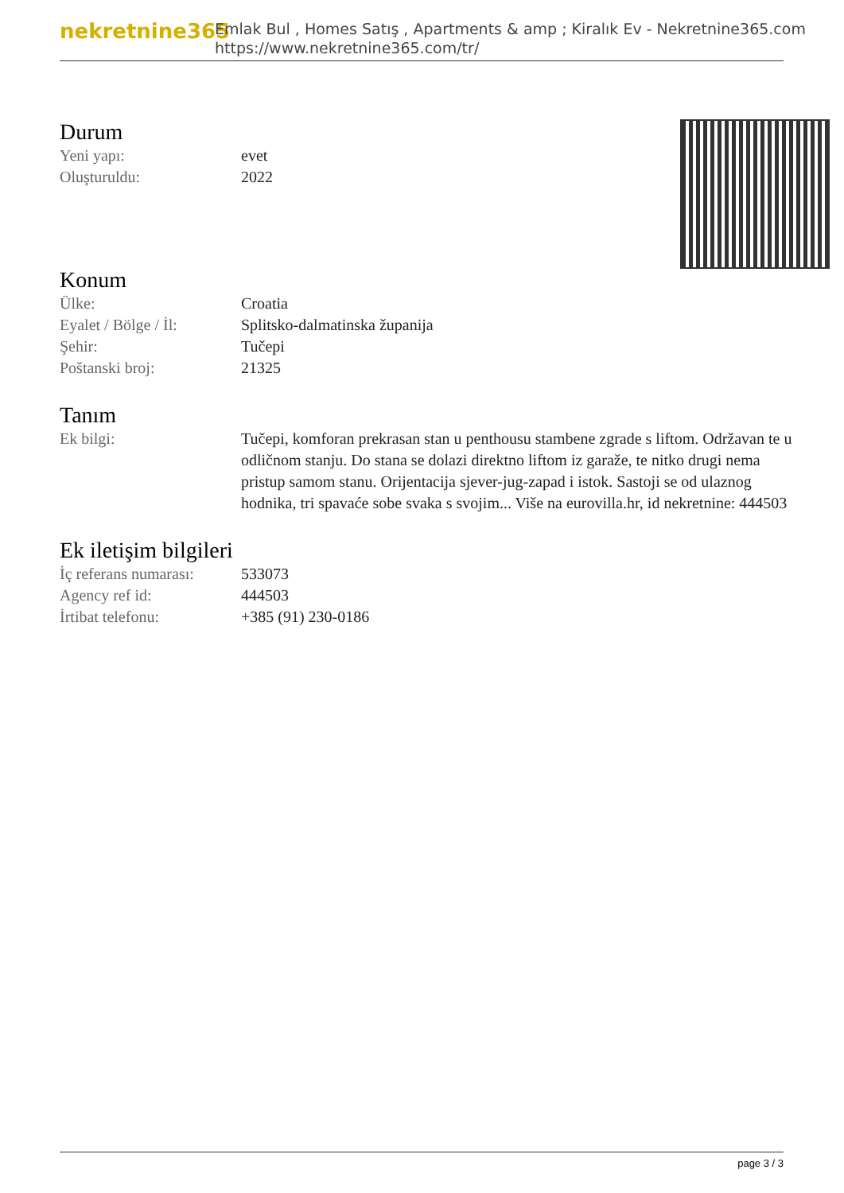nekretnine365
Emlak Bul , Homes Satış , Apartments & amp ; Kiralık Ev - Nekretnine365.com
https://www.nekretnine365.com/tr/
Durum
| Yeni yapı: | evet |
| Oluşturuldu: | 2022 |
Konum
| Ülke: | Croatia |
| Eyalet / Bölge / İl: | Splitsko-dalmatinska županija |
| Şehir: | Tučepi |
| Poštanski broj: | 21325 |
Tanım
| Ek bilgi: | Tučepi, komforan prekrasan stan u penthousu stambene zgrade s liftom. Održavan te u odličnom stanju. Do stana se dolazi direktno liftom iz garaže, te nitko drugi nema pristup samom stanu. Orijentacija sjever-jug-zapad i istok. Sastoji se od ulaznog hodnika, tri spavaće sobe svaka s svojim... Više na eurovilla.hr, id nekretnine: 444503 |
Ek iletişim bilgileri
| İç referans numarası: | 533073 |
| Agency ref id: | 444503 |
| İrtibat telefonu: | +385 (91) 230-0186 |
page 3 / 3